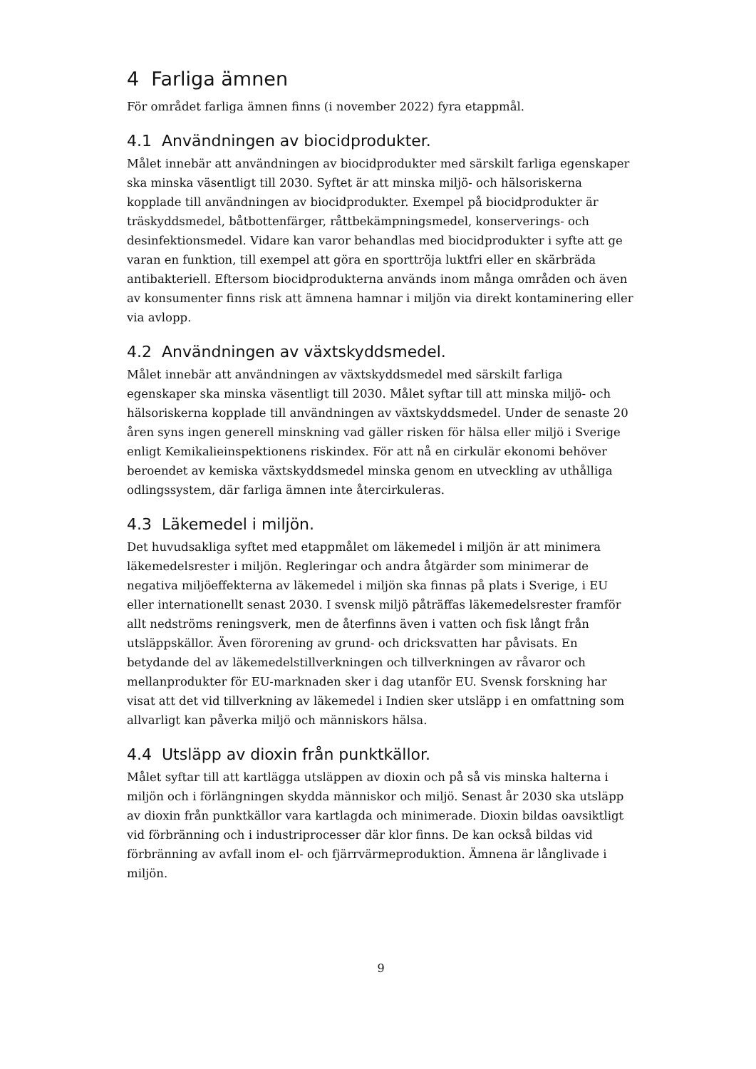4 Farliga ämnen
För området farliga ämnen finns (i november 2022) fyra etappmål.
4.1 Användningen av biocidprodukter.
Målet innebär att användningen av biocidprodukter med särskilt farliga egenskaper ska minska väsentligt till 2030. Syftet är att minska miljö- och hälsoriskerna kopplade till användningen av biocidprodukter. Exempel på biocidprodukter är träskyddsmedel, båtbottenfärger, råttbekämpningsmedel, konserverings- och desinfektionsmedel. Vidare kan varor behandlas med biocidprodukter i syfte att ge varan en funktion, till exempel att göra en sporttröja luktfri eller en skärbräda antibakteriell. Eftersom biocidprodukterna används inom många områden och även av konsumenter finns risk att ämnena hamnar i miljön via direkt kontaminering eller via avlopp.
4.2 Användningen av växtskyddsmedel.
Målet innebär att användningen av växtskyddsmedel med särskilt farliga egenskaper ska minska väsentligt till 2030. Målet syftar till att minska miljö- och hälsoriskerna kopplade till användningen av växtskyddsmedel. Under de senaste 20 åren syns ingen generell minskning vad gäller risken för hälsa eller miljö i Sverige enligt Kemikalieinspektionens riskindex. För att nå en cirkulär ekonomi behöver beroendet av kemiska växtskyddsmedel minska genom en utveckling av uthålliga odlingssystem, där farliga ämnen inte återcirkuleras.
4.3 Läkemedel i miljön.
Det huvudsakliga syftet med etappmålet om läkemedel i miljön är att minimera läkemedelsrester i miljön. Regleringar och andra åtgärder som minimerar de negativa miljöeffekterna av läkemedel i miljön ska finnas på plats i Sverige, i EU eller internationellt senast 2030. I svensk miljö påträffas läkemedelsrester framför allt nedströms reningsverk, men de återfinns även i vatten och fisk långt från utsläppskällor. Även förorening av grund- och dricksvatten har påvisats. En betydande del av läkemedelstillverkningen och tillverkningen av råvaror och mellanprodukter för EU-marknaden sker i dag utanför EU. Svensk forskning har visat att det vid tillverkning av läkemedel i Indien sker utsläpp i en omfattning som allvarligt kan påverka miljö och människors hälsa.
4.4 Utsläpp av dioxin från punktkällor.
Målet syftar till att kartlägga utsläppen av dioxin och på så vis minska halterna i miljön och i förlängningen skydda människor och miljö. Senast år 2030 ska utsläpp av dioxin från punktkällor vara kartlagda och minimerade. Dioxin bildas oavsiktligt vid förbränning och i industriprocesser där klor finns. De kan också bildas vid förbränning av avfall inom el- och fjärrvärmeproduktion. Ämnena är långlivade i miljön.
9